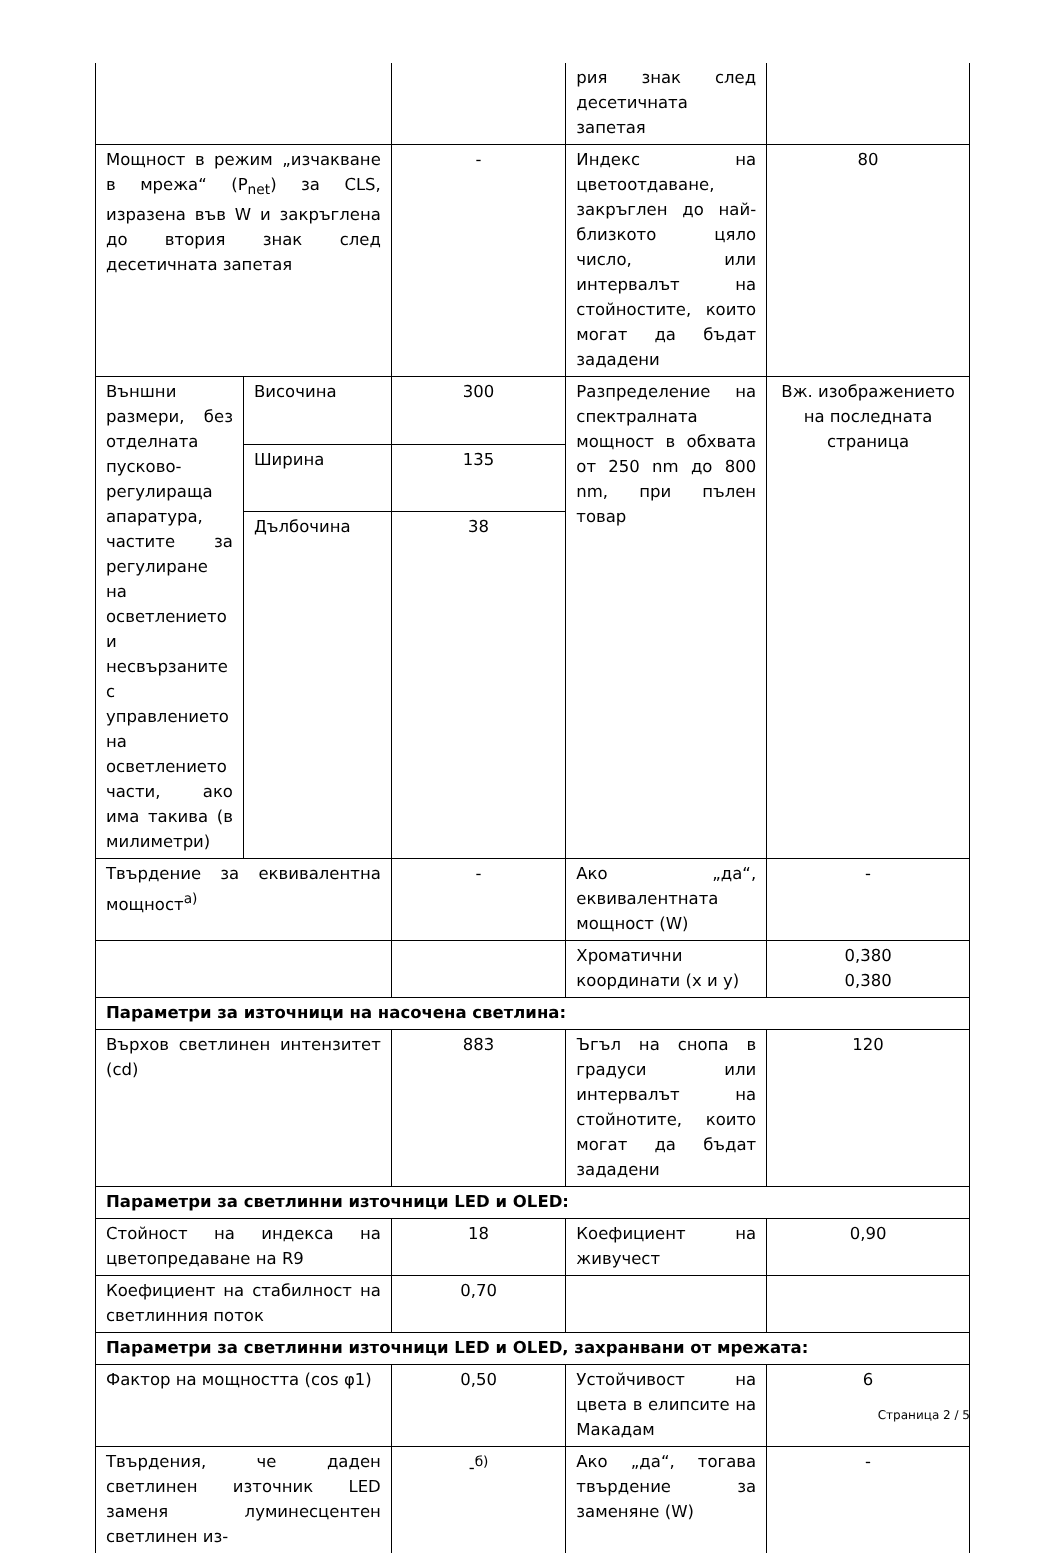| | | | рия знак след десетичната запетая | |
| Мощност в режим „изчакване в мрежа“ (P<sub>net</sub>) за CLS, изразена във W и закръглена до втория знак след десетичната запетая | | - | Индекс на цветоотдаване, закръглен до най-близкото цяло число, или интервалът на стойностите, които могат да бъдат зададени | 80 |
| Външни размери, без отделната пусково-регулираща апаратура, частите за регулиране на осветлението и несвързаните с управлението на осветлението части, ако има такива (в милиметри) | Височина | 300 | Разпределение на спектралната мощност в обхвата от 250 nm до 800 nm, при пълен товар | Вж. изображението на последната страница |
| | Ширина | 135 | | |
| | Дълбочина | 38 | | |
| Твърдение за еквивалентна мощност<sup>а)</sup> | | - | Ако „да“, еквивалентната мощност (W) | - |
| | | | Хроматични координати (x и y) | 0,380 0,380 |
| Параметри за източници на насочена светлина: | | | | |
| Върхов светлинен интензитет (cd) | | 883 | Ъгъл на снопа в градуси или интервалът на стойнотите, които могат да бъдат зададени | 120 |
| Параметри за светлинни източници LED и OLED: | | | | |
| Стойност на индекса на цветопредаване на R9 | | 18 | Коефициент на живучест | 0,90 |
| Коефициент на стабилност на светлинния поток | | 0,70 | | |
| Параметри за светлинни източници LED и OLED, захранвани от мрежата: | | | | |
| Фактор на мощността (cos φ1) | | 0,50 | Устойчивост на цвета в елипсите на Макадам | 6 |
| Твърдения, че даден светлинен източник LED заменя луминесцентен светлинен из- | | -<sup>б)</sup> | Ако „да“, тогава твърдение за заменяне (W) | - |
Страница 2 / 5